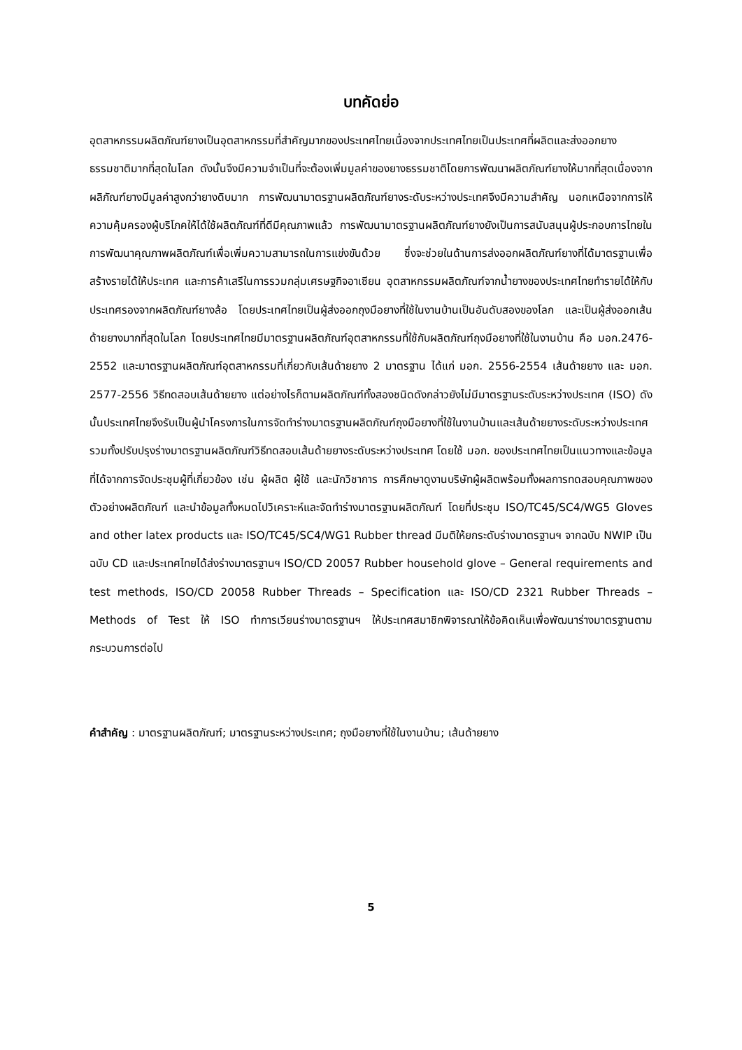บทคัดย่อ
อุตสาหกรรมผลิตภัณฑ์ยางเป็นอุตสาหกรรมที่สำคัญมากของประเทศไทยเนื่องจากประเทศไทยเป็นประเทศที่ผลิตและส่งออกยางธรรมชาติมากที่สุดในโลก ดังนั้นจึงมีความจำเป็นที่จะต้องเพิ่มมูลค่าของยางธรรมชาติโดยการพัฒนาผลิตภัณฑ์ยางให้มากที่สุดเนื่องจากผลิภัณฑ์ยางมีมูลค่าสูงกว่ายางดิบมาก การพัฒนามาตรฐานผลิตภัณฑ์ยางระดับระหว่างประเทศจึงมีความสำคัญ นอกเหนือจากการให้ความคุ้มครองผู้บริโภคให้ได้ใช้ผลิตภัณฑ์ที่ดีมีคุณภาพแล้ว การพัฒนามาตรฐานผลิตภัณฑ์ยางยังเป็นการสนับสนุนผู้ประกอบการไทยในการพัฒนาคุณภาพผลิตภัณฑ์เพื่อเพิ่มความสามารถในการแข่งขันด้วย ซึ่งจะช่วยในด้านการส่งออกผลิตภัณฑ์ยางที่ได้มาตรฐานเพื่อสร้างรายได้ให้ประเทศ และการค้าเสรีในการรวมกลุ่มเศรษฐกิจอาเซียน อุตสาหกรรมผลิตภัณฑ์จากน้ำยางของประเทศไทยทำรายได้ให้กับประเทศรองจากผลิตภัณฑ์ยางล้อ โดยประเทศไทยเป็นผู้ส่งออกถุงมือยางที่ใช้ในงานบ้านเป็นอันดับสองของโลก และเป็นผู้ส่งออกเส้นด้ายยางมากที่สุดในโลก โดยประเทศไทยมีมาตรฐานผลิตภัณฑ์อุตสาหกรรมที่ใช้กับผลิตภัณฑ์ถุงมือยางที่ใช้ในงานบ้าน คือ มอก.2476-2552 และมาตรฐานผลิตภัณฑ์อุตสาหกรรมที่เกี่ยวกับเส้นด้ายยาง 2 มาตรฐาน ได้แก่ มอก. 2556-2554 เส้นด้ายยาง และ มอก. 2577-2556 วิธีทดสอบเส้นด้ายยาง แต่อย่างไรก็ตามผลิตภัณฑ์ทั้งสองชนิดดังกล่าวยังไม่มีมาตรฐานระดับระหว่างประเทศ (ISO) ดังนั้นประเทศไทยจึงรับเป็นผู้นำโครงการในการจัดทำร่างมาตรฐานผลิตภัณฑ์ถุงมือยางที่ใช้ในงานบ้านและเส้นด้ายยางระดับระหว่างประเทศ รวมทั้งปรับปรุงร่างมาตรฐานผลิตภัณฑ์วิธีทดสอบเส้นด้ายยางระดับระหว่างประเทศ โดยใช้ มอก. ของประเทศไทยเป็นแนวทางและข้อมูลที่ได้จากการจัดประชุมผู้ที่เกี่ยวข้อง เช่น ผู้ผลิต ผู้ใช้ และนักวิชาการ การศึกษาดูงานบริษัทผู้ผลิตพร้อมทั้งผลการทดสอบคุณภาพของตัวอย่างผลิตภัณฑ์ และนำข้อมูลทั้งหมดไปวิเคราะห์และจัดทำร่างมาตรฐานผลิตภัณฑ์ โดยที่ประชุม ISO/TC45/SC4/WG5 Gloves and other latex products และ ISO/TC45/SC4/WG1 Rubber thread มีมติให้ยกระดับร่างมาตรฐานฯ จากฉบับ NWIP เป็นฉบับ CD และประเทศไทยได้ส่งร่างมาตรฐานฯ ISO/CD 20057 Rubber household glove – General requirements and test methods, ISO/CD 20058 Rubber Threads – Specification และ ISO/CD 2321 Rubber Threads – Methods of Test ให้ ISO ทำการเวียนร่างมาตรฐานฯ ให้ประเทศสมาชิกพิจารณาให้ข้อคิดเห็นเพื่อพัฒนาร่างมาตรฐานตามกระบวนการต่อไป
คำสำคัญ : มาตรฐานผลิตภัณฑ์; มาตรฐานระหว่างประเทศ; ถุงมือยางที่ใช้ในงานบ้าน; เส้นด้ายยาง
5